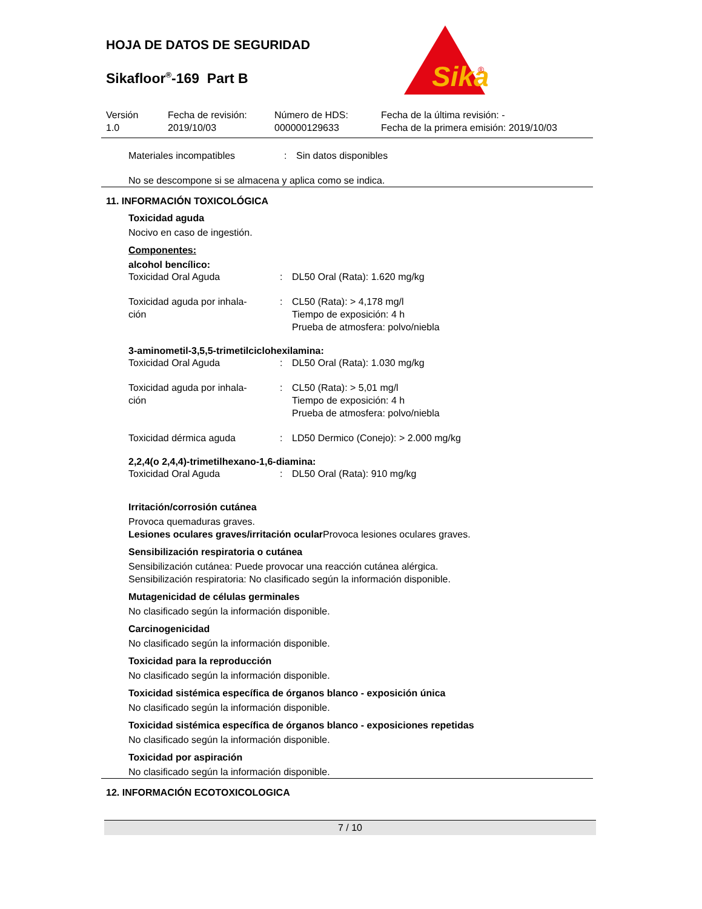HOJA DE DATOS DE SEGURIDAD
Sikafloor<sup>®</sup>-169 Part B
Sika
®
| Versión 1.0 | Fecha de revisión: 2019/10/03 | Número de HDS: 000000129633 | Fecha de la última revisión: - Fecha de la primera emisión: 2019/10/03 |
| Materiales incompatibles | : | Sin datos disponibles |
No se descompone si se almacena y aplica como se indica.
11. INFORMACIÓN TOXICOLÓGICA
Toxicidad aguda
Nocivo en caso de ingestión.
Componentes:
alcohol bencílico:
| Toxicidad Oral Aguda | : | DL50 Oral (Rata): 1.620 mg/kg |
| Toxicidad aguda por inhala- ción | : | CL50 (Rata): > 4,178 mg/l Tiempo de exposición: 4 h Prueba de atmosfera: polvo/niebla |
3-aminometil-3,5,5-trimetilciclohexilamina:
| Toxicidad Oral Aguda | : | DL50 Oral (Rata): 1.030 mg/kg |
| Toxicidad aguda por inhala- ción | : | CL50 (Rata): > 5,01 mg/l Tiempo de exposición: 4 h Prueba de atmosfera: polvo/niebla |
| Toxicidad dérmica aguda | : | LD50 Dermico (Conejo): > 2.000 mg/kg |
2,2,4(o 2,4,4)-trimetilhexano-1,6-diamina:
| Toxicidad Oral Aguda | : | DL50 Oral (Rata): 910 mg/kg |
Irritación/corrosión cutánea
Provoca quemaduras graves.
Lesiones oculares graves/irritación ocular Provoca lesiones oculares graves.
Sensibilización respiratoria o cutánea
Sensibilización cutánea: Puede provocar una reacción cutánea alérgica.
Sensibilización respiratoria: No clasificado según la información disponible.
Mutagenicidad de células germinales
No clasificado según la información disponible.
Carcinogenicidad
No clasificado según la información disponible.
Toxicidad para la reproducción
No clasificado según la información disponible.
Toxicidad sistémica específica de órganos blanco - exposición única
No clasificado según la información disponible.
Toxicidad sistémica específica de órganos blanco - exposiciones repetidas
No clasificado según la información disponible.
Toxicidad por aspiración
No clasificado según la información disponible.
12. INFORMACIÓN ECOTOXICOLOGICA
7 / 10